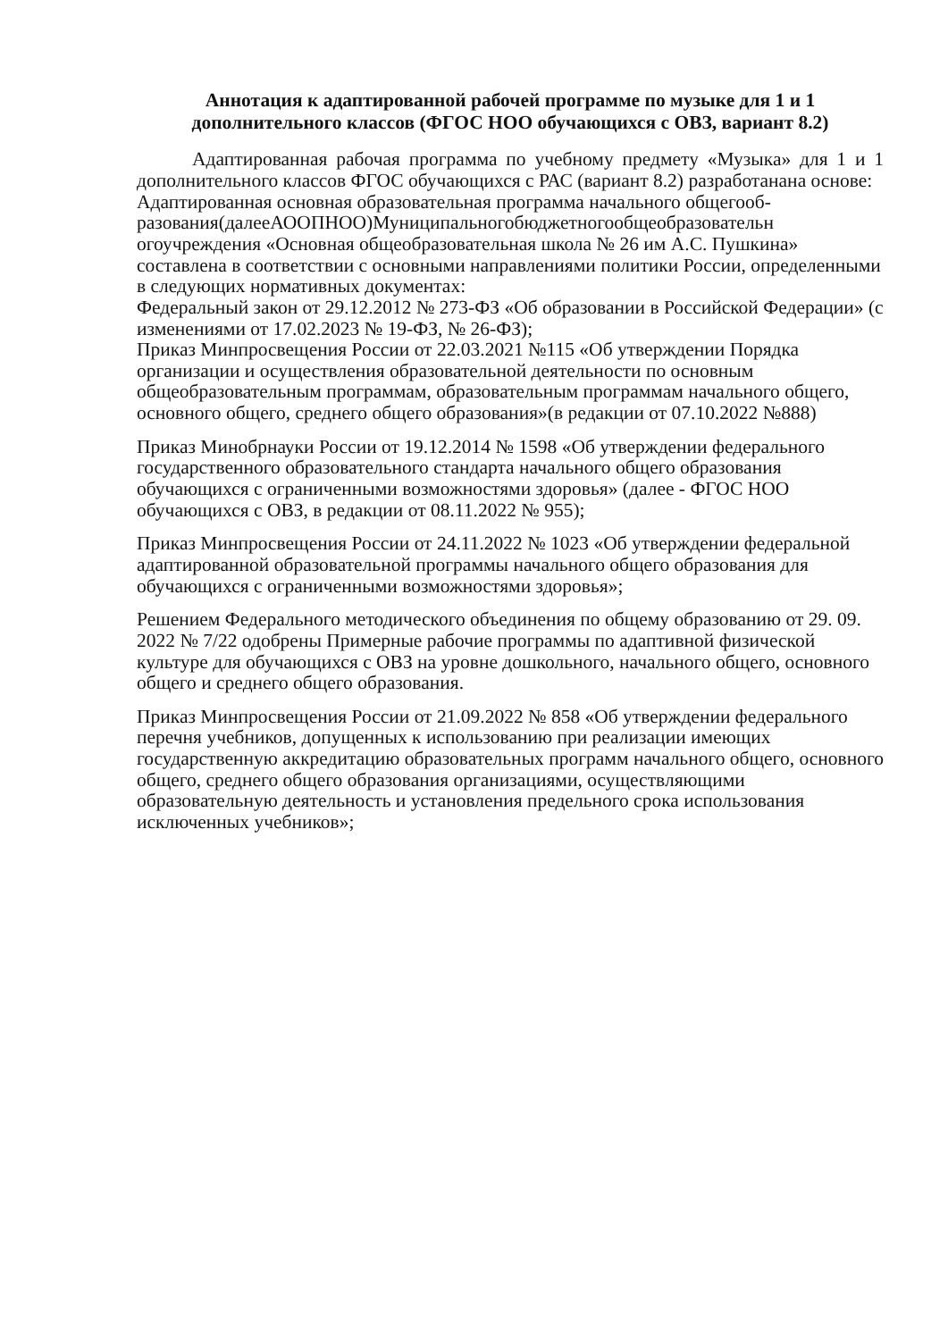Аннотация к адаптированной рабочей программе по музыке для 1 и 1 дополнительного классов (ФГОС НОО обучающихся с ОВЗ, вариант 8.2)
Адаптированная рабочая программа по учебному предмету «Музыка» для 1 и 1 дополнительного классов ФГОС обучающихся с РАС (вариант 8.2) разработанана основе:
Адаптированная основная образовательная программа начального общегооб-разования(далееАООПНОО)Муниципальногобюджетногообщеобразовательн огоучреждения «Основная общеобразовательная школа № 26 им А.С. Пушкина» составлена в соответствии с основными направлениями политики России, определенными в следующих нормативных документах:
Федеральный закон от 29.12.2012 № 273-ФЗ «Об образовании в Российской Федерации» (с изменениями от 17.02.2023 № 19-ФЗ, № 26-ФЗ);
Приказ Минпросвещения России от 22.03.2021 №115 «Об утверждении Порядка организации и осуществления образовательной деятельности по основным общеобразовательным программам, образовательным программам начального общего, основного общего, среднего общего образования»(в редакции от 07.10.2022 №888)
Приказ Минобрнауки России от 19.12.2014 № 1598 «Об утверждении федерального государственного образовательного стандарта начального общего образования обучающихся с ограниченными возможностями здоровья» (далее - ФГОС НОО обучающихся с ОВЗ, в редакции от 08.11.2022 № 955);
Приказ Минпросвещения России от 24.11.2022 № 1023 «Об утверждении федеральной адаптированной образовательной программы начального общего образования для обучающихся с ограниченными возможностями здоровья»;
Решением Федерального методического объединения по общему образованию от 29. 09. 2022 № 7/22 одобрены Примерные рабочие программы по адаптивной физической культуре для обучающихся с ОВЗ на уровне дошкольного, начального общего, основного общего и среднего общего образования.
Приказ Минпросвещения России от 21.09.2022 № 858 «Об утверждении федерального перечня учебников, допущенных к использованию при реализации имеющих государственную аккредитацию образовательных программ начального общего, основного общего, среднего общего образования организациями, осуществляющими образовательную деятельность и установления предельного срока использования исключенных учебников»;